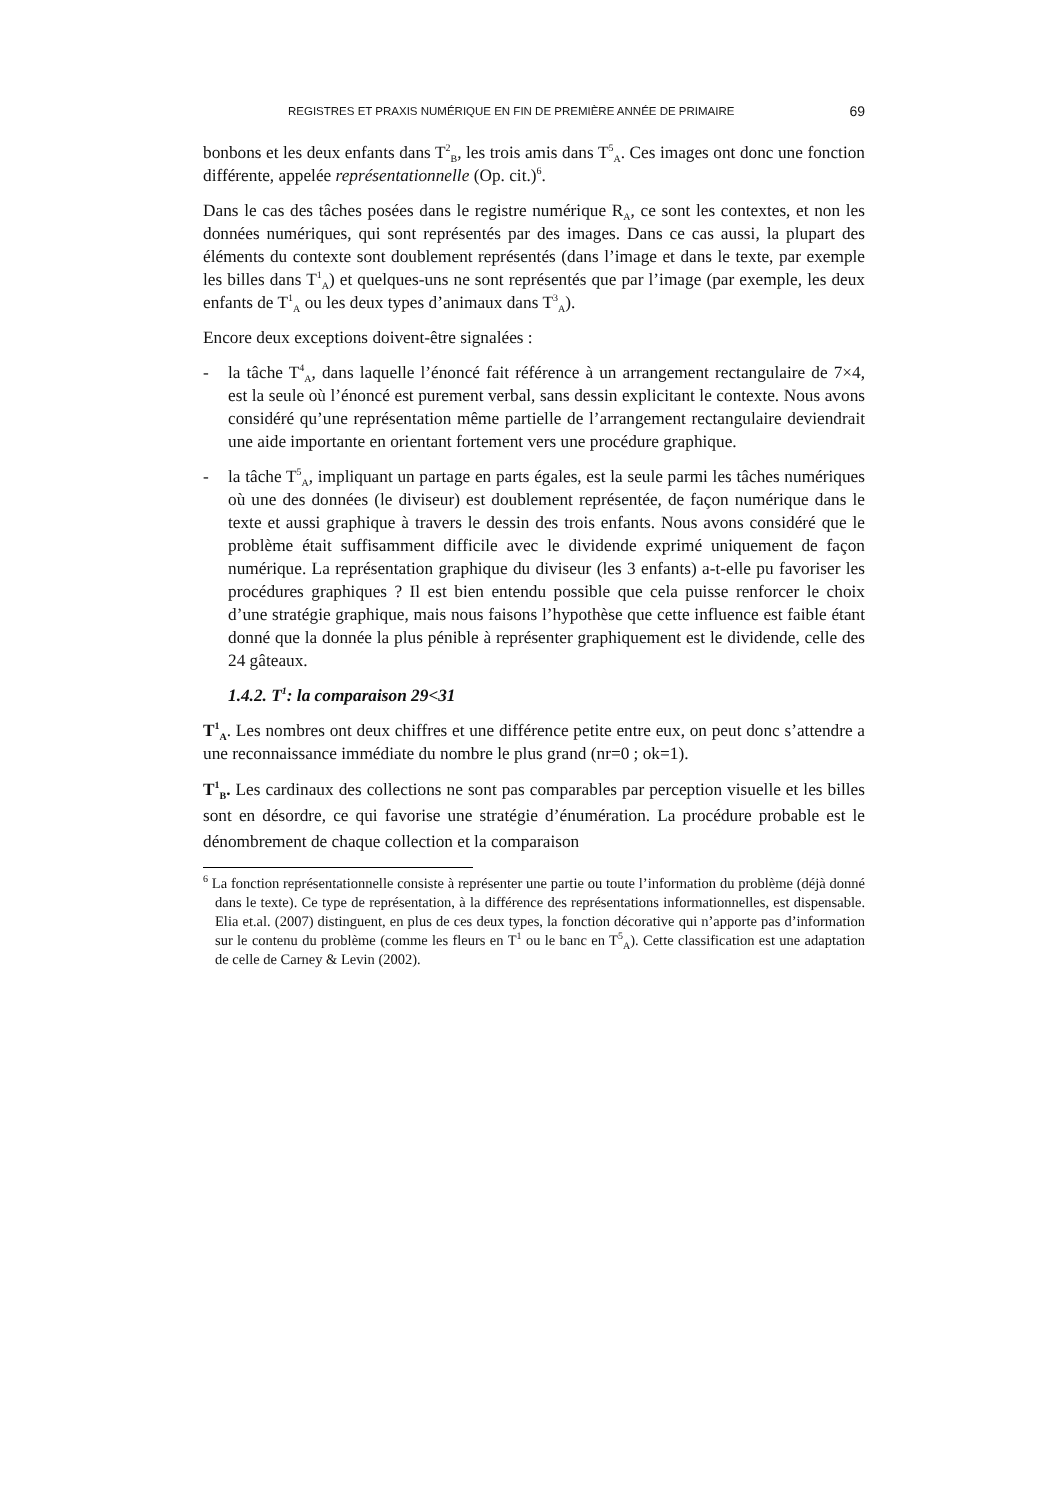REGISTRES ET PRAXIS NUMÉRIQUE EN FIN DE PREMIÈRE ANNÉE DE PRIMAIRE 69
bonbons et les deux enfants dans T<sup>2</sup><sub>B</sub>, les trois amis dans T<sup>5</sup><sub>A</sub>. Ces images ont donc une fonction différente, appelée représentationnelle (Op. cit.)<sup>6</sup>.
Dans le cas des tâches posées dans le registre numérique R<sub>A</sub>, ce sont les contextes, et non les données numériques, qui sont représentés par des images. Dans ce cas aussi, la plupart des éléments du contexte sont doublement représentés (dans l’image et dans le texte, par exemple les billes dans T<sup>1</sup><sub>A</sub>) et quelques-uns ne sont représentés que par l’image (par exemple, les deux enfants de T<sup>1</sup><sub>A</sub> ou les deux types d’animaux dans T<sup>3</sup><sub>A</sub>).
Encore deux exceptions doivent-être signalées :
- la tâche T<sup>4</sup><sub>A</sub>, dans laquelle l’énoncé fait référence à un arrangement rectangulaire de 7×4, est la seule où l’énoncé est purement verbal, sans dessin explicitant le contexte. Nous avons considéré qu’une représentation même partielle de l’arrangement rectangulaire deviendrait une aide importante en orientant fortement vers une procédure graphique.
- la tâche T<sup>5</sup><sub>A</sub>, impliquant un partage en parts égales, est la seule parmi les tâches numériques où une des données (le diviseur) est doublement représentée, de façon numérique dans le texte et aussi graphique à travers le dessin des trois enfants. Nous avons considéré que le problème était suffisamment difficile avec le dividende exprimé uniquement de façon numérique. La représentation graphique du diviseur (les 3 enfants) a-t-elle pu favoriser les procédures graphiques ? Il est bien entendu possible que cela puisse renforcer le choix d’une stratégie graphique, mais nous faisons l’hypothèse que cette influence est faible étant donné que la donnée la plus pénible à représenter graphiquement est le dividende, celle des 24 gâteaux.
1.4.2. T<sup>1</sup>: la comparaison 29<31
T<sup>1</sup><sub>A</sub>. Les nombres ont deux chiffres et une différence petite entre eux, on peut donc s’attendre a une reconnaissance immédiate du nombre le plus grand (nr=0 ; ok=1).
T<sup>1</sup><sub>B</sub>. Les cardinaux des collections ne sont pas comparables par perception visuelle et les billes sont en désordre, ce qui favorise une stratégie d’énumération. La procédure probable est le dénombrement de chaque collection et la comparaison
<sup>6</sup> La fonction représentationnelle consiste à représenter une partie ou toute l’information du problème (déjà donné dans le texte). Ce type de représentation, à la différence des représentations informationnelles, est dispensable. Elia et.al. (2007) distinguent, en plus de ces deux types, la fonction décorative qui n’apporte pas d’information sur le contenu du problème (comme les fleurs en T<sup>1</sup> ou le banc en T<sup>5</sup><sub>A</sub>). Cette classification est une adaptation de celle de Carney & Levin (2002).